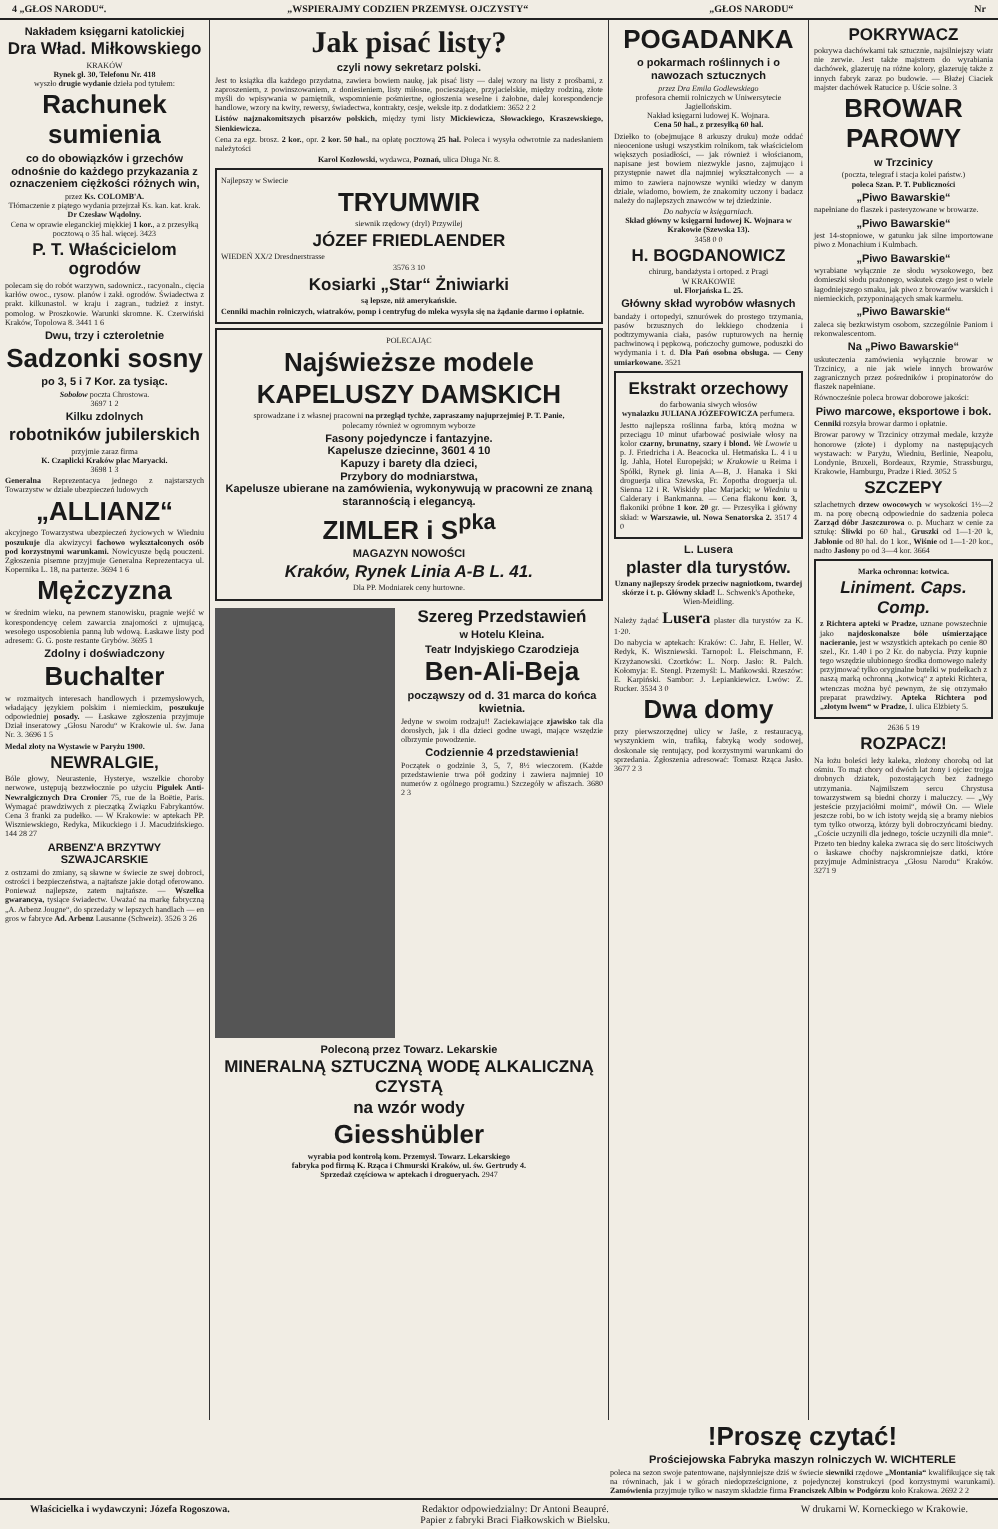4 „GŁOS NARODU“. „WSPIERAJMY CODZIEN PRZEMYSŁ OJCZYSTY“„GŁOS NARODU“Nr
Nakładem księgarni katolickiej
Dra Wład. Miłkowskiego
KRAKÓW
Rynek gł. 30, Telefonu Nr. 418
wyszło drugie wydanie dzieła pod tytułem:
Rachunek sumienia
co do obowiązków i grzechów odnośnie do każdego przykazania z oznaczeniem ciężkości różnych win,
przez Ks. COLOMB'A.
Tłómaczenie z piątego wydania przejrzał Ks. kan. kat. krak.
Dr Czesław Wądolny.
Cena w oprawie eleganckiej miękkiej 1 kor., a z przesyłką pocztową o 35 hal. więcej. 3423
P. T. Właścicielom ogrodów
polecam się do robót warzywn, sadownicz., racyonaln., cięcia karłów owoc., rysow. planów i zakł. ogrodów. Świadectwa z prakt. kilkunastol. w kraju i zagran., tudzież z instyt. pomolog. w Proszkowie. Warunki skromne. K. Czerwiński Kraków, Topolowa 8. 3441 1 6
Dwu, trzy i czteroletnie
Sadzonki sosny
po 3, 5 i 7 Kor. za tysiąc.
Sobolow poczta Chrostowa.
3697 1 2
Kilku zdolnych
robotników jubilerskich
przyjmie zaraz firma
K. Czaplicki Kraków plac Maryacki.
3698 1 3
Generalna Reprezentacya jednego z najstarszych Towarzystw w dziale ubezpieczeń ludowych
„ALLIANZ“
akcyjnego Towarzystwa ubezpieczeń życiowych w Wiedniu poszukuje dla akwizycyi fachowo wykształconych osób pod korzystnymi warunkami. Nowicyusze będą pouczeni. Zgłoszenia pisemne przyjmuje Generalna Reprezentacya ul. Kopernika L. 18, na parterze. 3694 1 6
Mężczyzna
w średnim wieku, na pewnem stanowisku, pragnie wejść w korespondencyę celem zawarcia znajomości z ujmującą, wesołego usposobienia panną lub wdową. Łaskawe listy pod adresem: G. G. poste restante Grybów. 3695 1
Zdolny i doświadczony
Buchalter
w rozmaitych interesach handlowych i przemysłowych, władający językiem polskim i niemieckim, poszukuje odpowiedniej posady. — Łaskawe zgłoszenia przyjmuje Dział inseratowy „Głosu Narodu“ w Krakowie ul. św. Jana Nr. 3. 3696 1 5
Medal złoty na Wystawie w Paryżu 1900.
NEWRALGIE,
Bóle głowy, Neurastenie, Hysterye, wszelkie choroby nerwowe, ustępują bezzwłocznie po użyciu Pigułek Anti-Newralgicznych Dra Cronier 75, rue de la Boëtie, Paris. Wymagać prawdziwych z pieczątką Związku Fabrykantów. Cena 3 franki za pudełko. — W Krakowie: w aptekach PP. Wiszniewskiego, Redyka, Mikuckiego i J. Macudzińskiego. 144 28 27
ARBENZ'A BRZYTWY SZWAJCARSKIE
z ostrzami do zmiany, są sławne w świecie ze swej dobroci, ostrości i bezpieczeństwa, a najtańsze jakie dotąd oferowano. Ponieważ najlepsze, zatem najtańsze. — Wszelka gwarancya, tysiące świadectw. Uważać na markę fabryczną „A. Arbenz Jougne“, do sprzedaży w lepszych handlach — en gros w fabryce Ad. Arbenz Lausanne (Schweiz). 3526 3 26
Jak pisać listy?
czyli nowy sekretarz polski.
Jest to książka dla każdego przydatna, zawiera bowiem naukę, jak pisać listy — dalej wzory na listy z prośbami, z zaproszeniem, z powinszowaniem, z doniesieniem, listy miłosne, pocieszające, przyjacielskie, między rodziną, złote myśli do wpisywania w pamiętnik, wspomnienie pośmiertne, ogłoszenia weselne i żałobne, dalej korespondencje handlowe, wzory na kwity, rewersy, świadectwa, kontrakty, cesje, weksle itp. z dodatkiem: 3652 2 2
Listów najznakomitszych pisarzów polskich, między tymi listy Mickiewicza, Słowackiego, Kraszewskiego, Sienkiewicza.
Cena za egz. brosz. 2 kor., opr. 2 kor. 50 hal., na opłatę pocztową 25 hal. Poleca i wysyła odwrotnie za nadesłaniem należytości
Karol Kozłowski, wydawca, Poznań, ulica Długa Nr. 8.
Najlepszy w Swiecie
TRYUMWIR
siewnik rzędowy (dryl) Przywilej
JÓZEF FRIEDLAENDER
WIEDEŃ XX/2 Dresdnerstrasse
3576 3 10
Kosiarki „Star“ Żniwiarki
są lepsze, niż amerykańskie.
Cenniki machin rolniczych, wiatraków, pomp i centryfug do mleka wysyła się na żądanie darmo i opłatnie.
POLECAJĄC
Najświeższe modele
KAPELUSZY DAMSKICH
sprowadzane i z własnej pracowni na przegląd tychże, zapraszamy najuprzejmiej P. T. Panie,
polecamy również w ogromnym wyborze
Fasony pojedyncze i fantazyjne.
Kapelusze dziecinne, 3601 4 10
Kapuzy i barety dla dzieci,
Przybory do modniarstwa,
Kapelusze ubierane na zamówienia, wykonywują w pracowni ze znaną starannością i elegancyą.
ZIMLER i S<sup>pka</sup>
MAGAZYN NOWOŚCI
Kraków, Rynek Linia A-B L. 41.
Dla PP. Modniarek ceny hurtowne.
Szereg Przedstawień
w Hotelu Kleina.
Teatr Indyjskiego Czarodzieja
Ben-Ali-Beja
począwszy od d. 31 marca do końca kwietnia.
Jedyne w swoim rodzaju!! Zaciekawiające zjawisko tak dla dorosłych, jak i dla dzieci godne uwagi, mające wszędzie olbrzymie powodzenie.
Codziennie 4 przedstawienia!
Początek o godzinie 3, 5, 7, 8½ wieczorem. (Każde przedstawienie trwa pół godziny i zawiera najmniej 10 numerów z ogólnego programu.) Szczegóły w afiszach. 3680 2 3
Poleconą przez Towarz. Lekarskie
MINERALNĄ SZTUCZNĄ WODĘ ALKALICZNĄ CZYSTĄ
na wzór wody
Giesshübler
wyrabia pod kontrolą kom. Przemysł. Towarz. Lekarskiego
fabryka pod firmą K. Rząca i Chmurski Kraków, ul. św. Gertrudy 4.
Sprzedaż częściowa w aptekach i drogueryach. 2947
POGADANKA
o pokarmach roślinnych i o nawozach sztucznych
przez Dra Emila Godlewskiego
profesora chemii rolniczych w Uniwersytecie Jagiellońskim.
Nakład księgarni ludowej K. Wojnara.
Cena 50 hal., z przesyłką 60 hal.
Dziełko to (obejmujące 8 arkuszy druku) może oddać nieocenione usługi wszystkim rolnikom, tak właścicielom większych posiadłości, — jak również i włościanom, napisane jest bowiem niezwykle jasno, zajmująco i przystępnie nawet dla najmniej wykształconych — a mimo to zawiera najnowsze wyniki wiedzy w danym dziale, wiadomo, bowiem, że znakomity uczony i badacz należy do najlepszych znawców w tej dziedzinie.
Do nabycia w księgarniach.
Skład główny w księgarni ludowej K. Wojnara w Krakowie (Szewska 13).
3458 0 0
H. BOGDANOWICZ
chirurg, bandażysta i ortoped. z Pragi
W KRAKOWIE
ul. Florjańska L. 25.
Główny skład wyrobów własnych
bandaży i ortopedyi, sznurówek do prostego trzymania, pasów brzusznych do lekkiego chodzenia i podtrzymywania ciała, pasów rupturowych na hernię pachwinową i pępkową, pończochy gumowe, poduszki do wydymania i t. d. Dla Pań osobna obsługa. — Ceny umiarkowane. 3521
Ekstrakt orzechowy
do farbowania siwych włosów
wynalazku JULIANA JÓZEFOWICZA perfumera.
Jestto najlepsza roślinna farba, którą można w przeciągu 10 minut ufarbować posiwiałe włosy na kolor czarny, brunatny, szary i blond. We Lwowie u p. J. Friedricha i A. Beacocka ul. Hetmańska L. 4 i u Ig. Jahla, Hotel Europejski; w Krakowie u Reima i Spółki, Rynek gł. linia A—B, J. Hanaka i Ski droguerja ulica Szewska, Fr. Zopotha droguerja ul. Sienna 12 i R. Wiskidy plac Marjacki; w Wiedniu u Calderary i Bankmanna. — Cena flakonu kor. 3, flakoniki próbne 1 kor. 20 gr. — Przesyłka i główny skład: w Warszawie, ul. Nowa Senatorska 2. 3517 4 0
L. Lusera
plaster dla turystów.
Uznany najlepszy środek przeciw nagniotkom, twardej skórze i t. p. Główny skład! L. Schwenk's Apotheke, Wien-Meidling.
Należy żądać Lusera plaster dla turystów za K. 1·20.
Do nabycia w aptekach: Kraków: C. Jahr, E. Heller, W. Redyk, K. Wiszniewski. Tarnopol: L. Fleischmann, F. Krzyżanowski. Czortków: L. Norp. Jasło: R. Palch. Kołomyja: E. Stengl. Przemyśl: L. Mańkowski. Rzeszów: E. Karpiński. Sambor: J. Lepiankiewicz. Lwów: Z. Rucker. 3534 3 0
Dwa domy
przy pierwszorzędnej ulicy w Jaśle, z restauracyą, wyszynkiem win, trafiką, fabryką wody sodowej, doskonale się rentujący, pod korzystnymi warunkami do sprzedania. Zgłoszenia adresować: Tomasz Rząca Jasło. 3677 2 3
POKRYWACZ
pokrywa dachówkami tak sztucznie, najsilniejszy wiatr nie zerwie. Jest także majstrem do wyrabiania dachówek, glazeruję na różne kolory, glazeruję także z innych fabryk zaraz po budowie. — Błażej Ciaciek majster dachówek Ratucice p. Uście solne. 3
BROWAR PAROWY
w Trzcinicy
(poczta, telegraf i stacja kolei państw.)
poleca Szan. P. T. Publiczności
„Piwo Bawarskie“
napełniane do flaszek i pasteryzowane w browarze.
„Piwo Bawarskie“
jest 14-stopniowe, w gatunku jak silne importowane piwo z Monachium i Kulmbach.
„Piwo Bawarskie“
wyrabiane wyłącznie ze słodu wysokowego, bez domieszki słodu prażonego, wskutek czego jest o wiele łagodniejszego smaku, jak piwo z browarów warskich i niemieckich, przyponinających smak karmelu.
„Piwo Bawarskie“
zaleca się bezkrwistym osobom, szczególnie Paniom i rekonwalescentom.
Na „Piwo Bawarskie“
uskuteczenia zamówienia wyłącznie browar w Trzcinicy, a nie jak wiele innych browarów zagranicznych przez pośredników i propinatorów do flaszek napełniane.
Równocześnie poleca browar doborowe jakości:
Piwo marcowe, eksportowe i bok.
Cenniki rozsyła browar darmo i opłatnie.
Browar parowy w Trzcinicy otrzymał medale, krzyże honorowe (złote) i dyplomy na następujących wystawach: w Paryżu, Wiedniu, Berlinie, Neapolu, Londynie, Bruxeli, Bordeaux, Rzymie, Strassburgu, Krakowie, Hamburgu, Pradze i Ried. 3052 5
SZCZEPY
szlachetnych drzew owocowych w wysokości 1½—2 m. na porę obecną odpowiednie do sadzenia poleca Zarząd dóbr Jaszczurowa o. p. Mucharz w cenie za sztukę: Śliwki po 60 hal., Gruszki od 1—1·20 k, Jabłonie od 80 hal. do 1 kor., Wiśnie od 1—1·20 kor., nadto Jaslony po od 3—4 kor. 3664
Marka ochronna: kotwica.
Liniment. Caps. Comp.
z Richtera apteki w Pradze, uznane powszechnie jako najdoskonalsze bóle uśmierzające nacieranie, jest w wszystkich aptekach po cenie 80 szel., Kr. 1.40 i po 2 Kr. do nabycia. Przy kupnie tego wszędzie ulubionego środka domowego należy przyjmować tylko oryginalne butelki w pudełkach z naszą marką ochronną „kotwicą“ z apteki Richtera, wtenczas można być pewnym, że się otrzymało preparat prawdziwy. Apteka Richtera pod „złotym lwem“ w Pradze, I. ulica Elżbiety 5.
2636 5 19
ROZPACZ!
Na łożu boleści leży kaleka, złożony chorobą od lat ośmiu. To mąż chory od dwóch lat żony i ojciec trojga drobnych dziatek, pozostających bez żadnego utrzymania. Najmilszem sercu Chrystusa towarzystwem są biedni chorzy i maluczcy. — „Wy jesteście przyjaciółmi moimi“, mówił On. — Wiele jeszcze robi, bo w ich istoty wejdą się a bramy niebios tym tylko otworzą, którzy byli dobroczyńcami biedny. „Coście uczynili dla jednego, toście uczynili dla mnie“. Przeto ten biedny kaleka zwraca się do serc litościwych o łaskawe choćby najskromniejsze datki, które przyjmuje Administracya „Głosu Narodu“ Kraków. 3271 9
!Proszę czytać!
Prościejowska Fabryka maszyn rolniczych W. WICHTERLE
poleca na sezon swoje patentowane, najsłynniejsze dziś w świecie siewniki rzędowe „Montania“ kwalifikujące się tak na równinach, jak i w górach niedoprześcignione, z pojedynczej konstrukcyi (pod korzystnymi warunkami). Zamówienia przyjmuje tylko w naszym składzie firma Franciszek Albin w Podgórzu koło Krakowa. 2692 2 2
Właścicielka i wydawczyni: Józefa Rogoszowa. Redaktor odpowiedzialny: Dr Antoni Beaupré.
Papier z fabryki Braci Fiałkowskich w Bielsku. W drukarni W. Korneckiego w Krakowie.